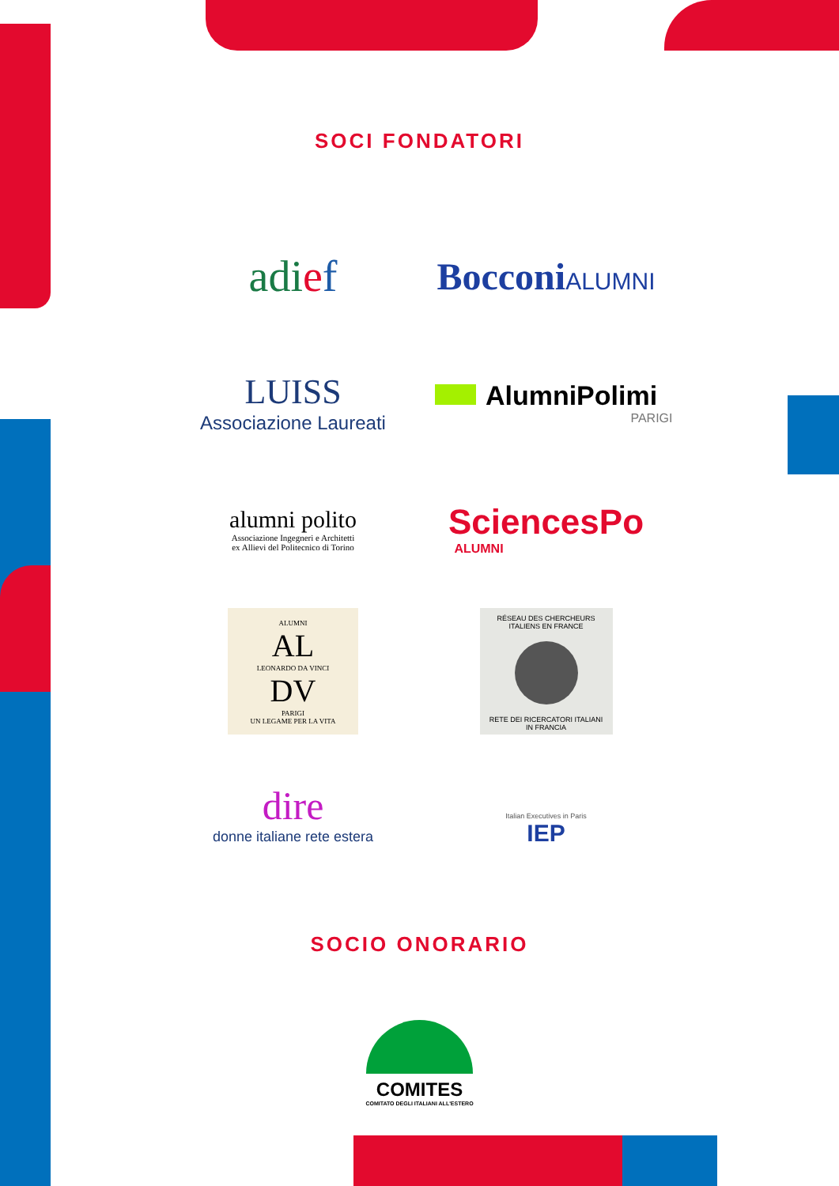SOCI FONDATORI
adief
BocconiALUMNI
LUISS
Associazione Laureati
AlumniPolimi
PARIGI
alumni polito
Associazione Ingegneri e Architetti
ex Allievi del Politecnico di Torino
SciencesPo
ALUMNI
ALUMNI
AL
LEONARDO DA VINCI
DV
PARIGI
UN LEGAME PER LA VITA
RÉSEAU DES CHERCHEURS ITALIENS EN FRANCE
RETE DEI RICERCATORI ITALIANI IN FRANCIA
dire
donne italiane rete estera
Italian Executives in Paris
IEP
SOCIO ONORARIO
COMITES
COMITATO DEGLI ITALIANI ALL'ESTERO